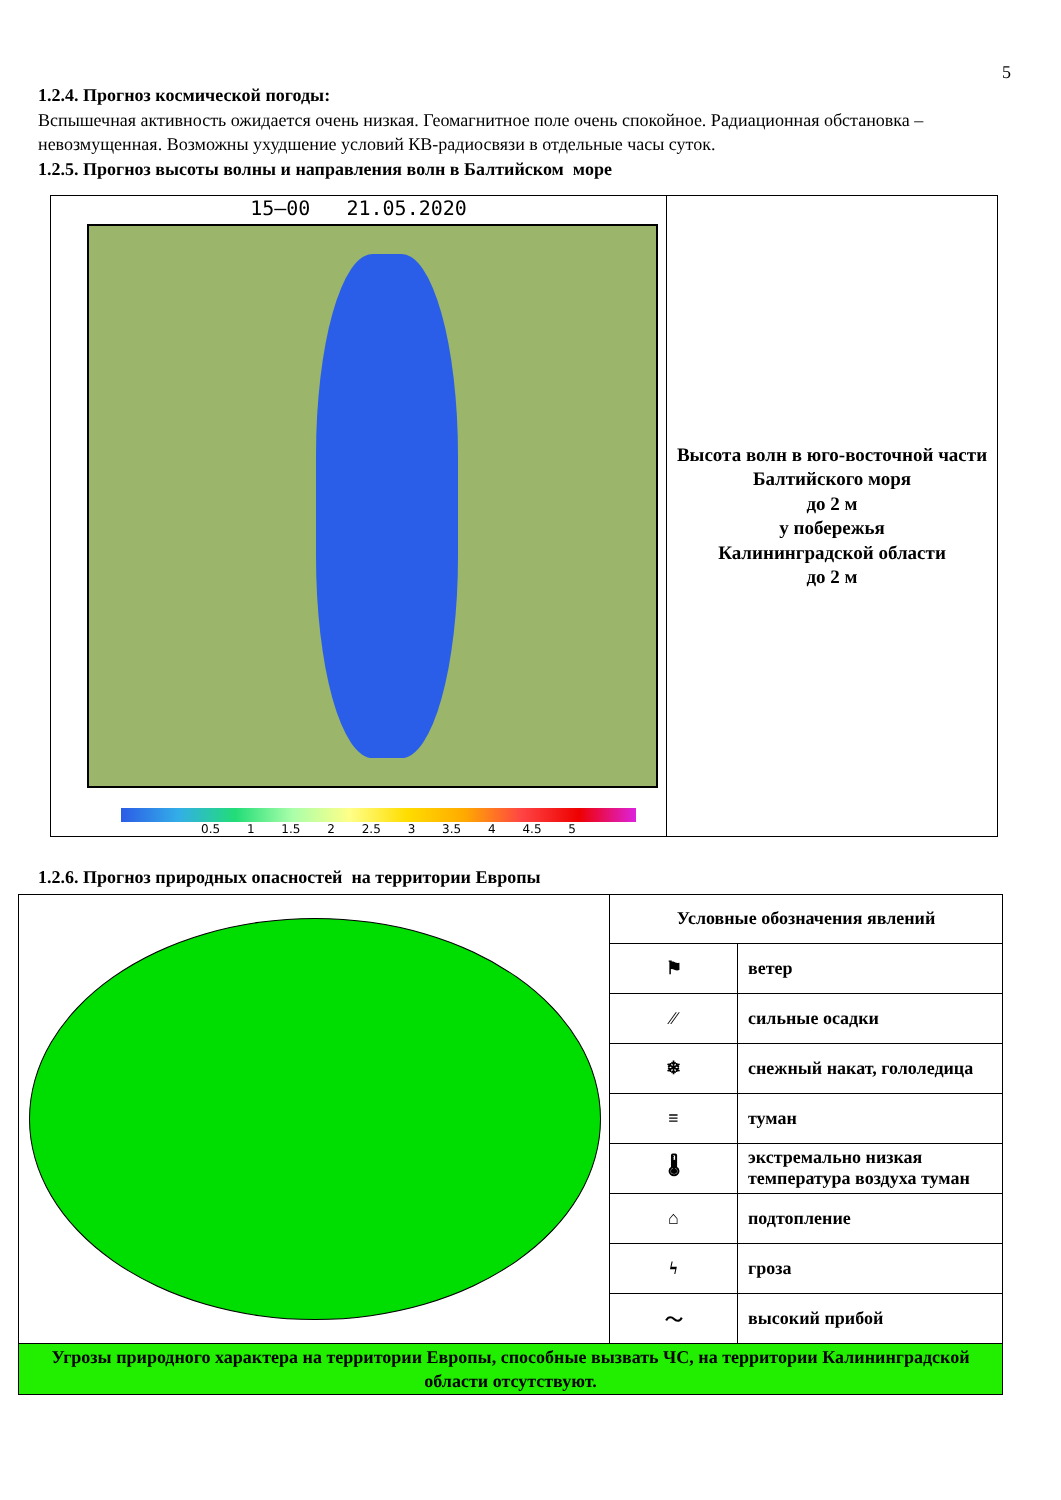5
1.2.4. Прогноз космической погоды:
Вспышечная активность ожидается очень низкая. Геомагнитное поле очень спокойное. Радиационная обстановка – невозмущенная. Возможны ухудшение условий КВ-радиосвязи в отдельные часы суток.
1.2.5. Прогноз высоты волны и направления волн в Балтийском море
| 15–00 21.05.2020 0.5 1 1.5 2 2.5 3 3.5 4 4.5 5 | Высота волн в юго-восточной части Балтийского моря до 2 м у побережья Калининградской области до 2 м |
1.2.6. Прогноз природных опасностей на территории Европы
| | Условные обозначения явлений | |
| | ⚑ | ветер |
| | ⁄⁄ | сильные осадки |
| | ❄ | снежный накат, гололедица |
| | ≡ | туман |
| | 🌡 | экстремально низкая температура воздуха туман |
| | ⌂ | подтопление |
| | ϟ | гроза |
| | 〜 | высокий прибой |
| Угрозы природного характера на территории Европы, способные вызвать ЧС, на территории Калининградской области отсутствуют. | | |